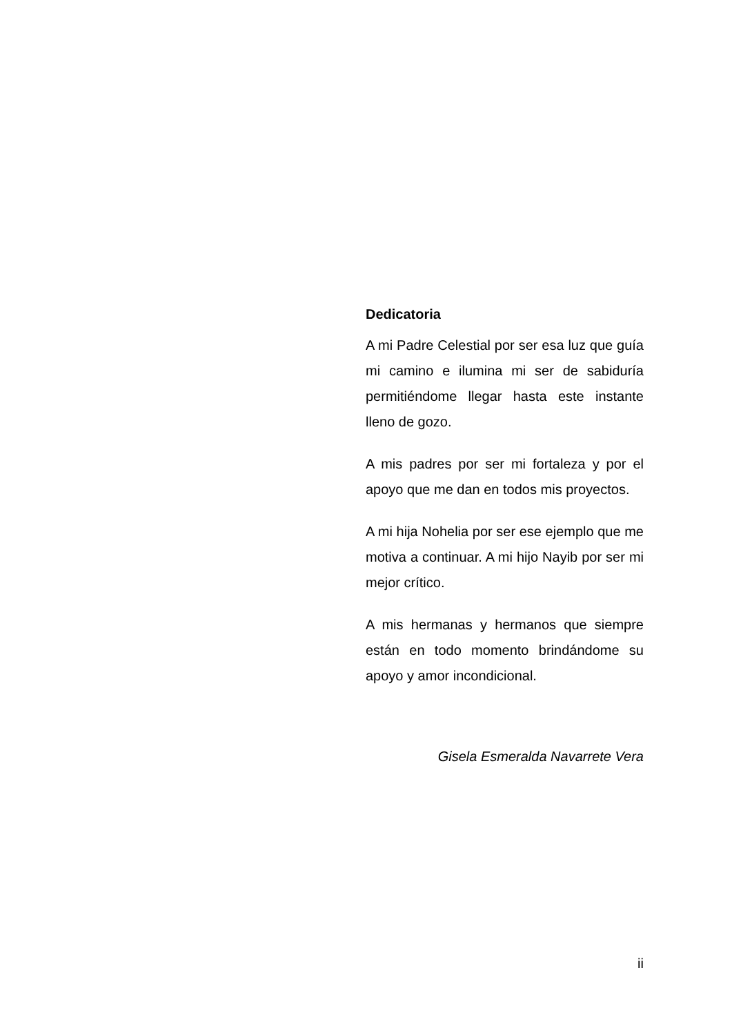Dedicatoria
A mi Padre Celestial por ser esa luz que guía mi camino e ilumina mi ser de sabiduría permitiéndome llegar hasta este instante lleno de gozo.
A mis padres por ser mi fortaleza y por el apoyo que me dan en todos mis proyectos.
A mi hija Nohelia por ser ese ejemplo que me motiva a continuar. A mi hijo Nayib por ser mi mejor crítico.
A mis hermanas y hermanos que siempre están en todo momento brindándome su apoyo y amor incondicional.
Gisela Esmeralda Navarrete Vera
ii